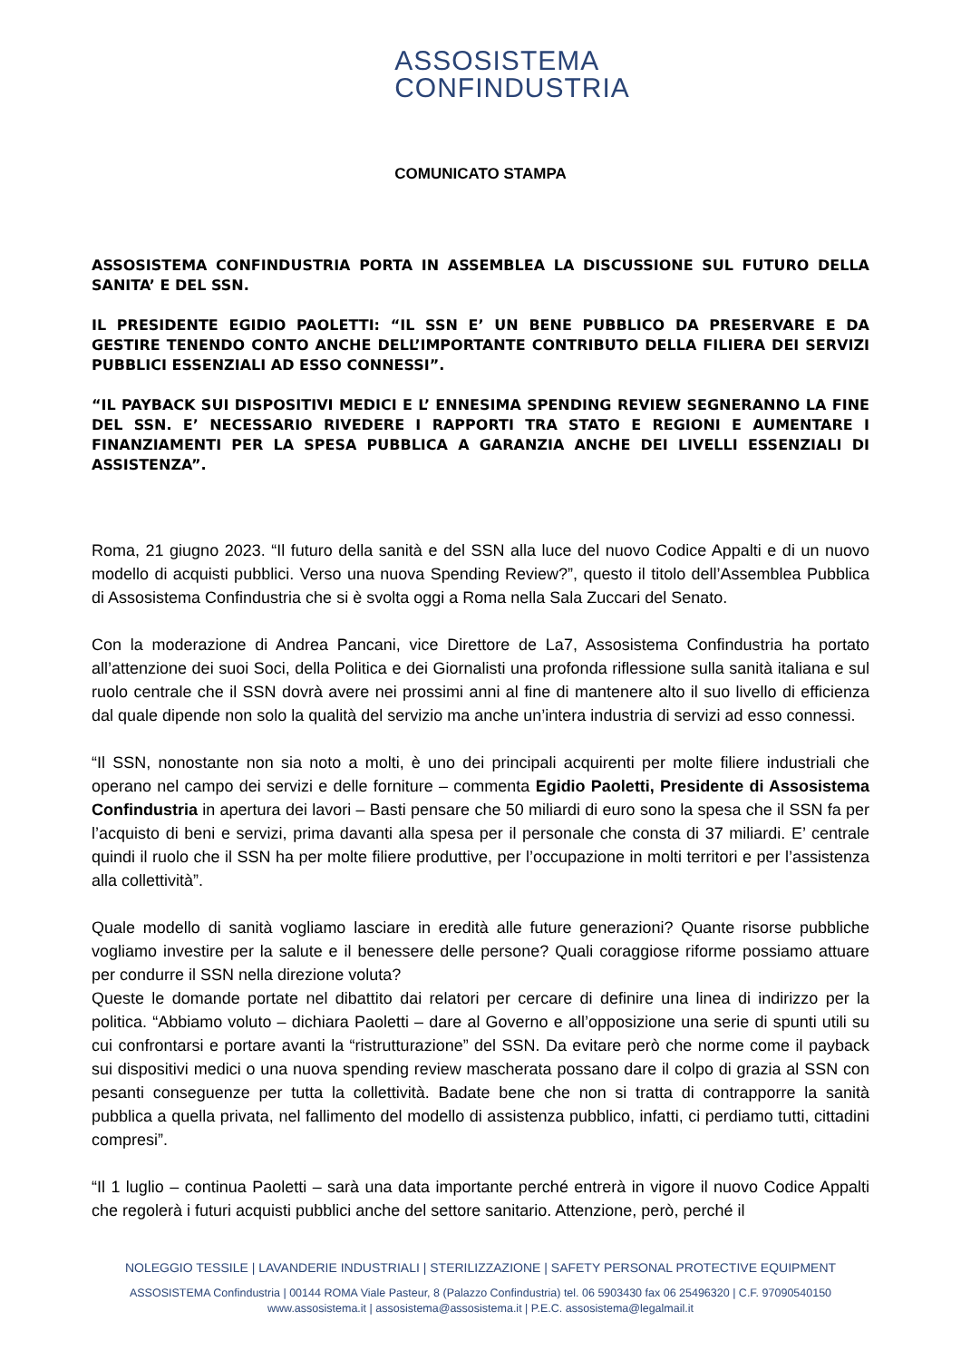ASSOSISTEMA
CONFINDUSTRIA
COMUNICATO STAMPA
ASSOSISTEMA CONFINDUSTRIA PORTA IN ASSEMBLEA LA DISCUSSIONE SUL FUTURO DELLA SANITA’ E DEL SSN.
IL PRESIDENTE EGIDIO PAOLETTI: “IL SSN E’ UN BENE PUBBLICO DA PRESERVARE E DA GESTIRE TENENDO CONTO ANCHE DELL’IMPORTANTE CONTRIBUTO DELLA FILIERA DEI SERVIZI PUBBLICI ESSENZIALI AD ESSO CONNESSI”.
“IL PAYBACK SUI DISPOSITIVI MEDICI E L’ ENNESIMA SPENDING REVIEW SEGNERANNO LA FINE DEL SSN. E’ NECESSARIO RIVEDERE I RAPPORTI TRA STATO E REGIONI E AUMENTARE I FINANZIAMENTI PER LA SPESA PUBBLICA A GARANZIA ANCHE DEI LIVELLI ESSENZIALI DI ASSISTENZA”.
Roma, 21 giugno 2023. “Il futuro della sanità e del SSN alla luce del nuovo Codice Appalti e di un nuovo modello di acquisti pubblici. Verso una nuova Spending Review?”, questo il titolo dell’Assemblea Pubblica di Assosistema Confindustria che si è svolta oggi a Roma nella Sala Zuccari del Senato.
Con la moderazione di Andrea Pancani, vice Direttore de La7, Assosistema Confindustria ha portato all’attenzione dei suoi Soci, della Politica e dei Giornalisti una profonda riflessione sulla sanità italiana e sul ruolo centrale che il SSN dovrà avere nei prossimi anni al fine di mantenere alto il suo livello di efficienza dal quale dipende non solo la qualità del servizio ma anche un’intera industria di servizi ad esso connessi.
“Il SSN, nonostante non sia noto a molti, è uno dei principali acquirenti per molte filiere industriali che operano nel campo dei servizi e delle forniture – commenta Egidio Paoletti, Presidente di Assosistema Confindustria in apertura dei lavori – Basti pensare che 50 miliardi di euro sono la spesa che il SSN fa per l’acquisto di beni e servizi, prima davanti alla spesa per il personale che consta di 37 miliardi. E’ centrale quindi il ruolo che il SSN ha per molte filiere produttive, per l’occupazione in molti territori e per l’assistenza alla collettività”.
Quale modello di sanità vogliamo lasciare in eredità alle future generazioni? Quante risorse pubbliche vogliamo investire per la salute e il benessere delle persone? Quali coraggiose riforme possiamo attuare per condurre il SSN nella direzione voluta?
Queste le domande portate nel dibattito dai relatori per cercare di definire una linea di indirizzo per la politica. “Abbiamo voluto – dichiara Paoletti – dare al Governo e all’opposizione una serie di spunti utili su cui confrontarsi e portare avanti la “ristrutturazione” del SSN. Da evitare però che norme come il payback sui dispositivi medici o una nuova spending review mascherata possano dare il colpo di grazia al SSN con pesanti conseguenze per tutta la collettività. Badate bene che non si tratta di contrapporre la sanità pubblica a quella privata, nel fallimento del modello di assistenza pubblico, infatti, ci perdiamo tutti, cittadini compresi”.
“Il 1 luglio – continua Paoletti – sarà una data importante perché entrerà in vigore il nuovo Codice Appalti che regolerà i futuri acquisti pubblici anche del settore sanitario. Attenzione, però, perché il
NOLEGGIO TESSILE | LAVANDERIE INDUSTRIALI | STERILIZZAZIONE | SAFETY PERSONAL PROTECTIVE EQUIPMENT
ASSOSISTEMA Confindustria | 00144 ROMA Viale Pasteur, 8 (Palazzo Confindustria) tel. 06 5903430 fax 06 25496320 | C.F. 97090540150
www.assosistema.it | assosistema@assosistema.it | P.E.C. assosistema@legalmail.it